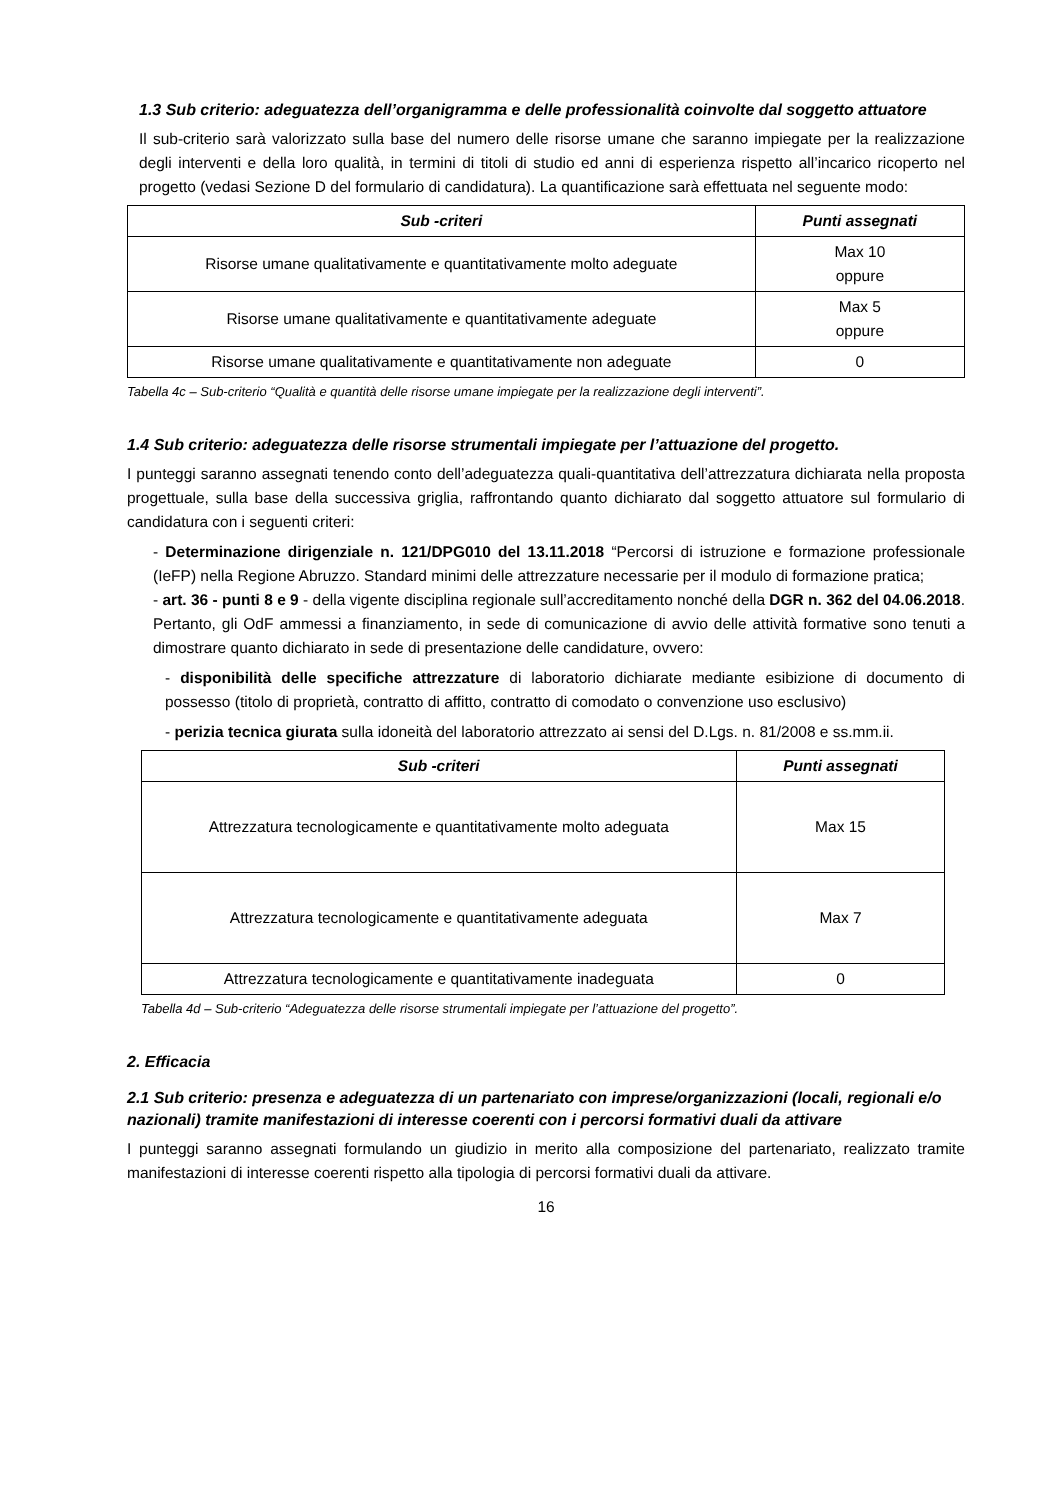1.3 Sub criterio: adeguatezza dell’organigramma e delle professionalità coinvolte dal soggetto attuatore
Il sub-criterio sarà valorizzato sulla base del numero delle risorse umane che saranno impiegate per la realizzazione degli interventi e della loro qualità, in termini di titoli di studio ed anni di esperienza rispetto all’incarico ricoperto nel progetto (vedasi Sezione D del formulario di candidatura). La quantificazione sarà effettuata nel seguente modo:
| Sub -criteri | Punti assegnati |
| --- | --- |
| Risorse umane qualitativamente e quantitativamente molto adeguate | Max 10 oppure |
| Risorse umane qualitativamente e quantitativamente adeguate | Max 5 oppure |
| Risorse umane qualitativamente e quantitativamente non adeguate | 0 |
Tabella 4c – Sub-criterio “Qualità e quantità delle risorse umane impiegate per la realizzazione degli interventi”.
1.4 Sub criterio: adeguatezza delle risorse strumentali impiegate per l’attuazione del progetto.
I punteggi saranno assegnati tenendo conto dell’adeguatezza quali-quantitativa dell’attrezzatura dichiarata nella proposta progettuale, sulla base della successiva griglia, raffrontando quanto dichiarato dal soggetto attuatore sul formulario di candidatura con i seguenti criteri:
- Determinazione dirigenziale n. 121/DPG010 del 13.11.2018 “Percorsi di istruzione e formazione professionale (IeFP) nella Regione Abruzzo. Standard minimi delle attrezzature necessarie per il modulo di formazione pratica;
- art. 36 - punti 8 e 9 - della vigente disciplina regionale sull’accreditamento nonché della DGR n. 362 del 04.06.2018. Pertanto, gli OdF ammessi a finanziamento, in sede di comunicazione di avvio delle attività formative sono tenuti a dimostrare quanto dichiarato in sede di presentazione delle candidature, ovvero:
- disponibilità delle specifiche attrezzature di laboratorio dichiarate mediante esibizione di documento di possesso (titolo di proprietà, contratto di affitto, contratto di comodato o convenzione uso esclusivo)
- perizia tecnica giurata sulla idoneità del laboratorio attrezzato ai sensi del D.Lgs. n. 81/2008 e ss.mm.ii.
| Sub -criteri | Punti assegnati |
| --- | --- |
| Attrezzatura tecnologicamente e quantitativamente molto adeguata | Max 15 |
| Attrezzatura tecnologicamente e quantitativamente adeguata | Max 7 |
| Attrezzatura tecnologicamente e quantitativamente inadeguata | 0 |
Tabella 4d – Sub-criterio “Adeguatezza delle risorse strumentali impiegate per l’attuazione del progetto”.
2. Efficacia
2.1 Sub criterio: presenza e adeguatezza di un partenariato con imprese/organizzazioni (locali, regionali e/o nazionali) tramite manifestazioni di interesse coerenti con i percorsi formativi duali da attivare
I punteggi saranno assegnati formulando un giudizio in merito alla composizione del partenariato, realizzato tramite manifestazioni di interesse coerenti rispetto alla tipologia di percorsi formativi duali da attivare.
16